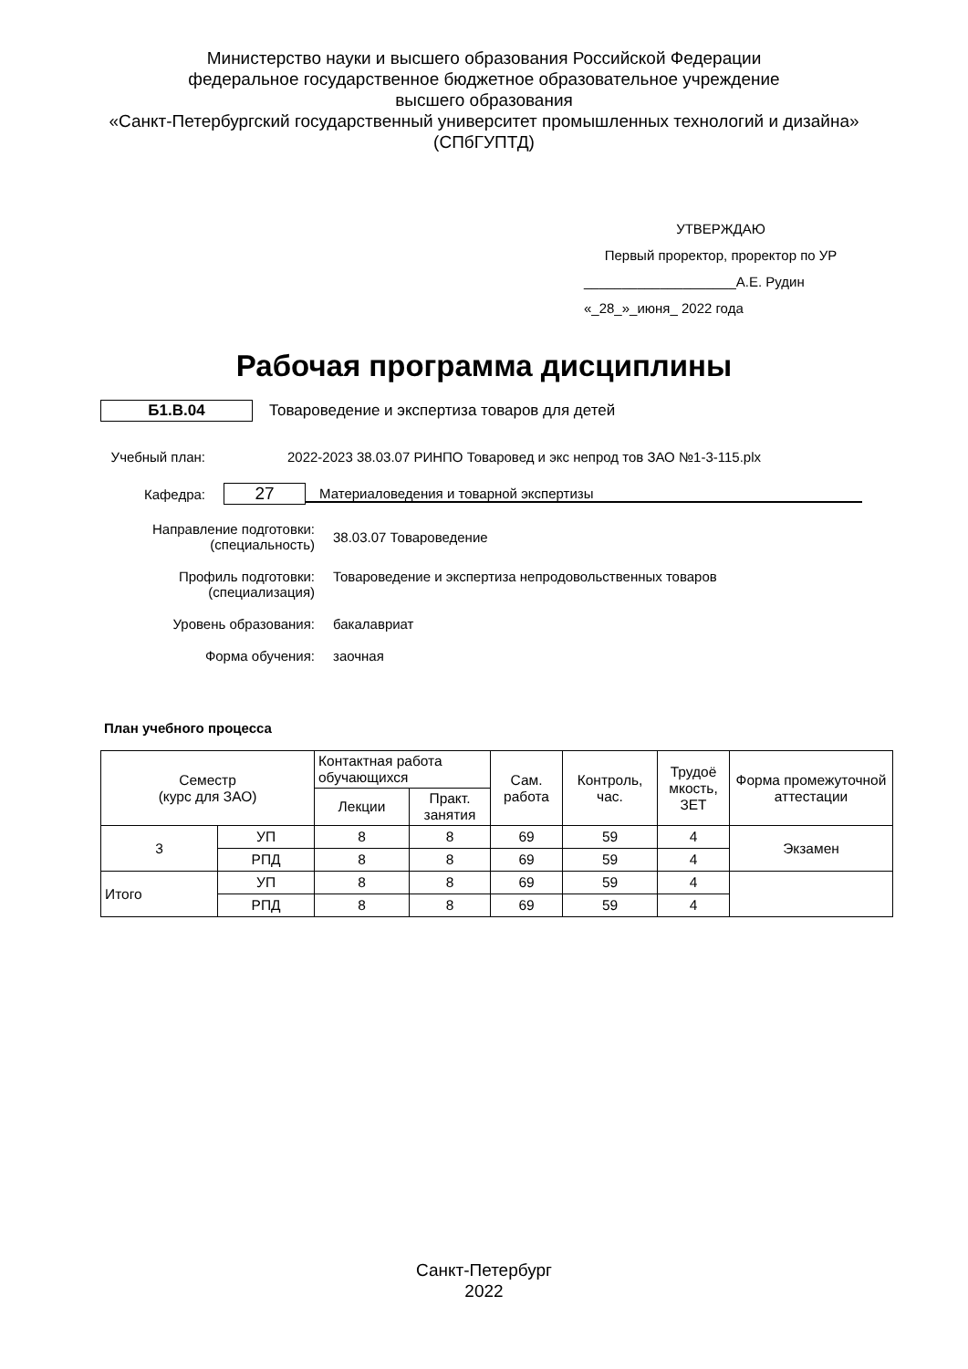Министерство науки и высшего образования Российской Федерации
федеральное государственное бюджетное образовательное учреждение
высшего образования
«Санкт-Петербургский государственный университет промышленных технологий и дизайна»
(СПбГУПТД)
УТВЕРЖДАЮ
Первый проректор, проректор по УР
____________________А.Е. Рудин
«_28_»_июня_ 2022 года
Рабочая программа дисциплины
Б1.В.04
Товароведение и экспертиза товаров для детей
Учебный план: 2022-2023 38.03.07 РИНПО Товаровед и экс непрод тов ЗАО №1-3-115.plx
Кафедра:
27
Материаловедения и товарной экспертизы
Направление подготовки:
(специальность)
38.03.07 Товароведение
Профиль подготовки:
(специализация)
Товароведение и экспертиза непродовольственных товаров
Уровень образования: бакалавриат
Форма обучения: заочная
План учебного процесса
| Семестр (курс для ЗАО) | | Контактная работа обучающихся | | Сам. работа | Контроль, час. | Трудоё мкость, ЗЕТ | Форма промежуточной аттестации |
| --- | --- | --- | --- | --- | --- | --- | --- |
| | | Лекции | Практ. занятия | | | | |
| 3 | УП | 8 | 8 | 69 | 59 | 4 | Экзамен |
| | РПД | 8 | 8 | 69 | 59 | 4 | |
| Итого | УП | 8 | 8 | 69 | 59 | 4 | |
| | РПД | 8 | 8 | 69 | 59 | 4 | |
Санкт-Петербург
2022